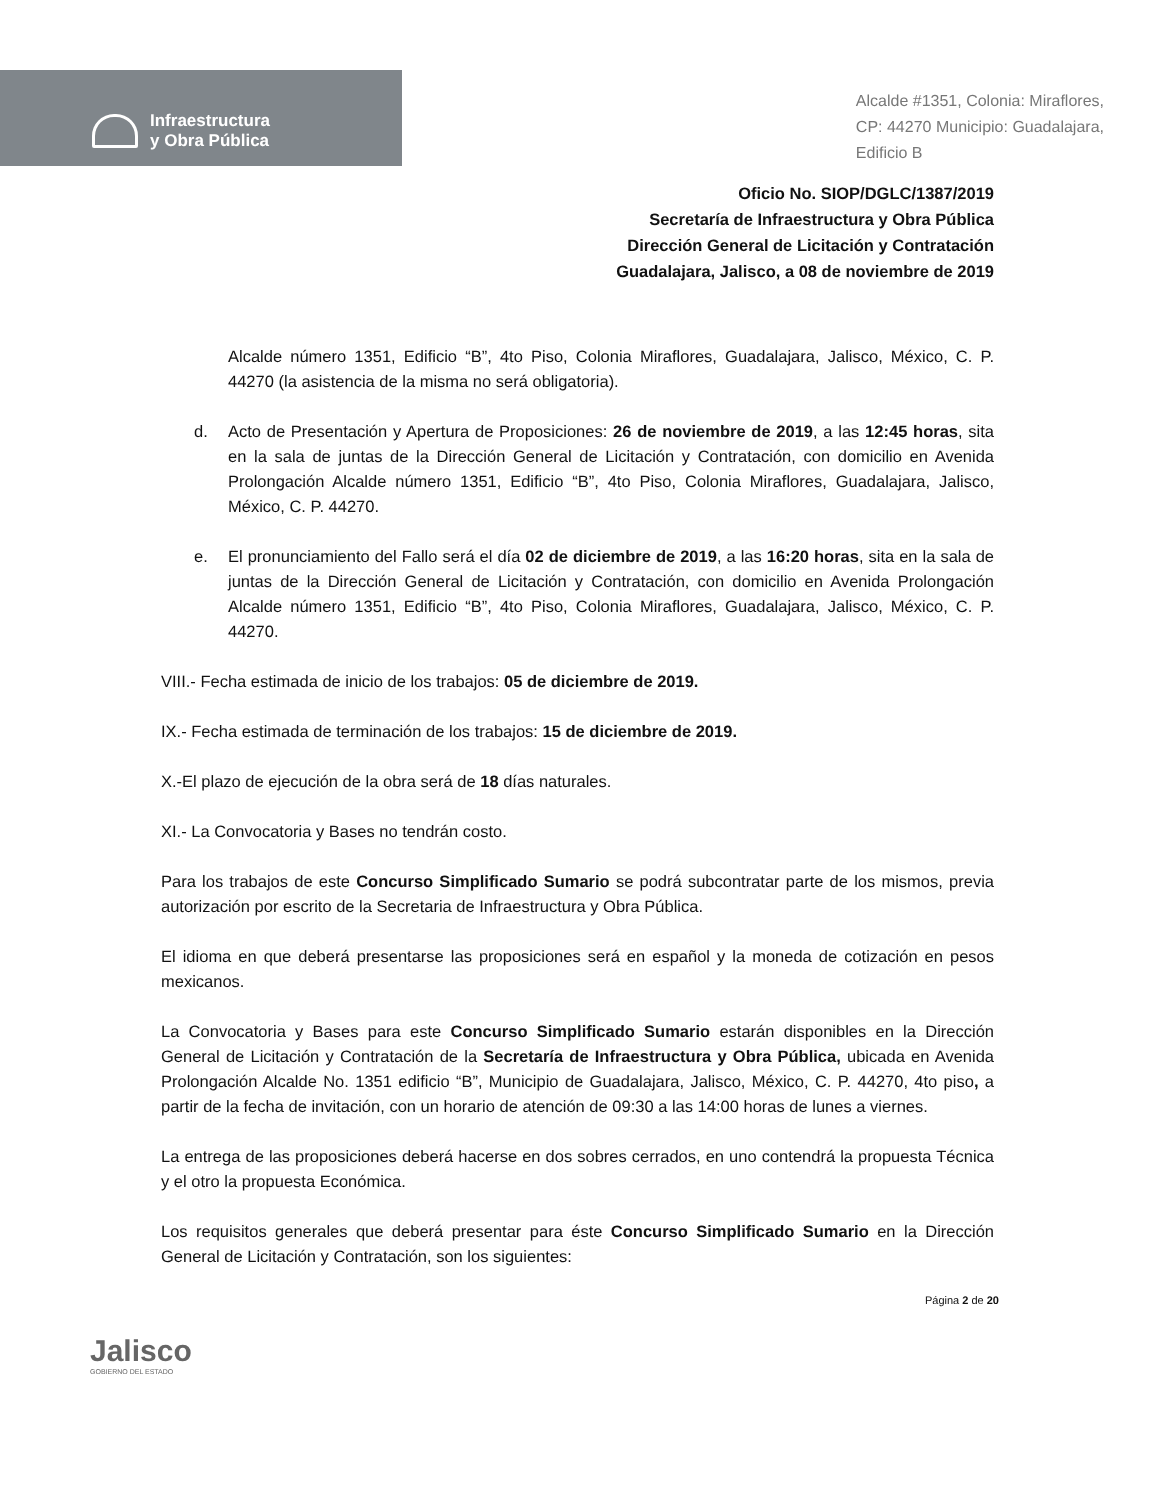Infraestructura
y Obra Pública
Alcalde #1351, Colonia: Miraflores,
CP: 44270 Municipio: Guadalajara,
Edificio B
Oficio No. SIOP/DGLC/1387/2019
Secretaría de Infraestructura y Obra Pública
Dirección General de Licitación y Contratación
Guadalajara, Jalisco, a 08 de noviembre de 2019
Alcalde número 1351, Edificio “B”, 4to Piso, Colonia Miraflores, Guadalajara, Jalisco, México, C. P. 44270 (la asistencia de la misma no será obligatoria).
d. Acto de Presentación y Apertura de Proposiciones: 26 de noviembre de 2019, a las 12:45 horas, sita en la sala de juntas de la Dirección General de Licitación y Contratación, con domicilio en Avenida Prolongación Alcalde número 1351, Edificio “B”, 4to Piso, Colonia Miraflores, Guadalajara, Jalisco, México, C. P. 44270.
e. El pronunciamiento del Fallo será el día 02 de diciembre de 2019, a las 16:20 horas, sita en la sala de juntas de la Dirección General de Licitación y Contratación, con domicilio en Avenida Prolongación Alcalde número 1351, Edificio “B”, 4to Piso, Colonia Miraflores, Guadalajara, Jalisco, México, C. P. 44270.
VIII.- Fecha estimada de inicio de los trabajos: 05 de diciembre de 2019.
IX.- Fecha estimada de terminación de los trabajos: 15 de diciembre de 2019.
X.-El plazo de ejecución de la obra será de 18 días naturales.
XI.- La Convocatoria y Bases no tendrán costo.
Para los trabajos de este Concurso Simplificado Sumario se podrá subcontratar parte de los mismos, previa autorización por escrito de la Secretaria de Infraestructura y Obra Pública.
El idioma en que deberá presentarse las proposiciones será en español y la moneda de cotización en pesos mexicanos.
La Convocatoria y Bases para este Concurso Simplificado Sumario estarán disponibles en la Dirección General de Licitación y Contratación de la Secretaría de Infraestructura y Obra Pública, ubicada en Avenida Prolongación Alcalde No. 1351 edificio “B”, Municipio de Guadalajara, Jalisco, México, C. P. 44270, 4to piso, a partir de la fecha de invitación, con un horario de atención de 09:30 a las 14:00 horas de lunes a viernes.
La entrega de las proposiciones deberá hacerse en dos sobres cerrados, en uno contendrá la propuesta Técnica y el otro la propuesta Económica.
Los requisitos generales que deberá presentar para éste Concurso Simplificado Sumario en la Dirección General de Licitación y Contratación, son los siguientes:
Jalisco
GOBIERNO DEL ESTADO
Página 2 de 20